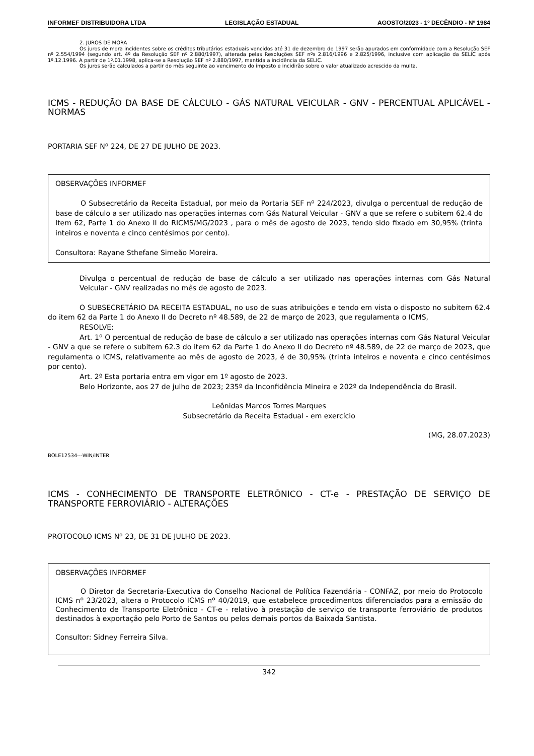INFORMEF DISTRIBUIDORA LTDA LEGISLAÇÃO ESTADUAL AGOSTO/2023 - 1º DECÊNDIO - Nº 1984
2. JUROS DE MORA
Os juros de mora incidentes sobre os créditos tributários estaduais vencidos até 31 de dezembro de 1997 serão apurados em conformidade com a Resolução SEF nº 2.554/1994 (segundo art. 4º da Resolução SEF nº 2.880/1997), alterada pelas Resoluções SEF nºs 2.816/1996 e 2.825/1996, inclusive com aplicação da SELIC após 1º.12.1996. A partir de 1º.01.1998, aplica-se a Resolução SEF nº 2.880/1997, mantida a incidência da SELIC.
Os juros serão calculados a partir do mês seguinte ao vencimento do imposto e incidirão sobre o valor atualizado acrescido da multa.
ICMS - REDUÇÃO DA BASE DE CÁLCULO - GÁS NATURAL VEICULAR - GNV - PERCENTUAL APLICÁVEL - NORMAS
PORTARIA SEF Nº 224, DE 27 DE JULHO DE 2023.
OBSERVAÇÕES INFORMEF
O Subsecretário da Receita Estadual, por meio da Portaria SEF nº 224/2023, divulga o percentual de redução de base de cálculo a ser utilizado nas operações internas com Gás Natural Veicular - GNV a que se refere o subitem 62.4 do Item 62, Parte 1 do Anexo II do RICMS/MG/2023 , para o mês de agosto de 2023, tendo sido fixado em 30,95% (trinta inteiros e noventa e cinco centésimos por cento).
Consultora: Rayane Sthefane Simeão Moreira.
Divulga o percentual de redução de base de cálculo a ser utilizado nas operações internas com Gás Natural Veicular - GNV realizadas no mês de agosto de 2023.
O SUBSECRETÁRIO DA RECEITA ESTADUAL, no uso de suas atribuições e tendo em vista o disposto no subitem 62.4 do item 62 da Parte 1 do Anexo II do Decreto nº 48.589, de 22 de março de 2023, que regulamenta o ICMS,
RESOLVE:
Art. 1º O percentual de redução de base de cálculo a ser utilizado nas operações internas com Gás Natural Veicular - GNV a que se refere o subitem 62.3 do item 62 da Parte 1 do Anexo II do Decreto nº 48.589, de 22 de março de 2023, que regulamenta o ICMS, relativamente ao mês de agosto de 2023, é de 30,95% (trinta inteiros e noventa e cinco centésimos por cento).
Art. 2º Esta portaria entra em vigor em 1º agosto de 2023.
Belo Horizonte, aos 27 de julho de 2023; 235º da Inconfidência Mineira e 202º da Independência do Brasil.
Leônidas Marcos Torres Marques
Subsecretário da Receita Estadual - em exercício
(MG, 28.07.2023)
BOLE12534---WIN/INTER
ICMS - CONHECIMENTO DE TRANSPORTE ELETRÔNICO - CT-e - PRESTAÇÃO DE SERVIÇO DE TRANSPORTE FERROVIÁRIO - ALTERAÇÕES
PROTOCOLO ICMS Nº 23, DE 31 DE JULHO DE 2023.
OBSERVAÇÕES INFORMEF
O Diretor da Secretaria-Executiva do Conselho Nacional de Política Fazendária - CONFAZ, por meio do Protocolo ICMS nº 23/2023, altera o Protocolo ICMS nº 40/2019, que estabelece procedimentos diferenciados para a emissão do Conhecimento de Transporte Eletrônico - CT-e - relativo à prestação de serviço de transporte ferroviário de produtos destinados à exportação pelo Porto de Santos ou pelos demais portos da Baixada Santista.
Consultor: Sidney Ferreira Silva.
342